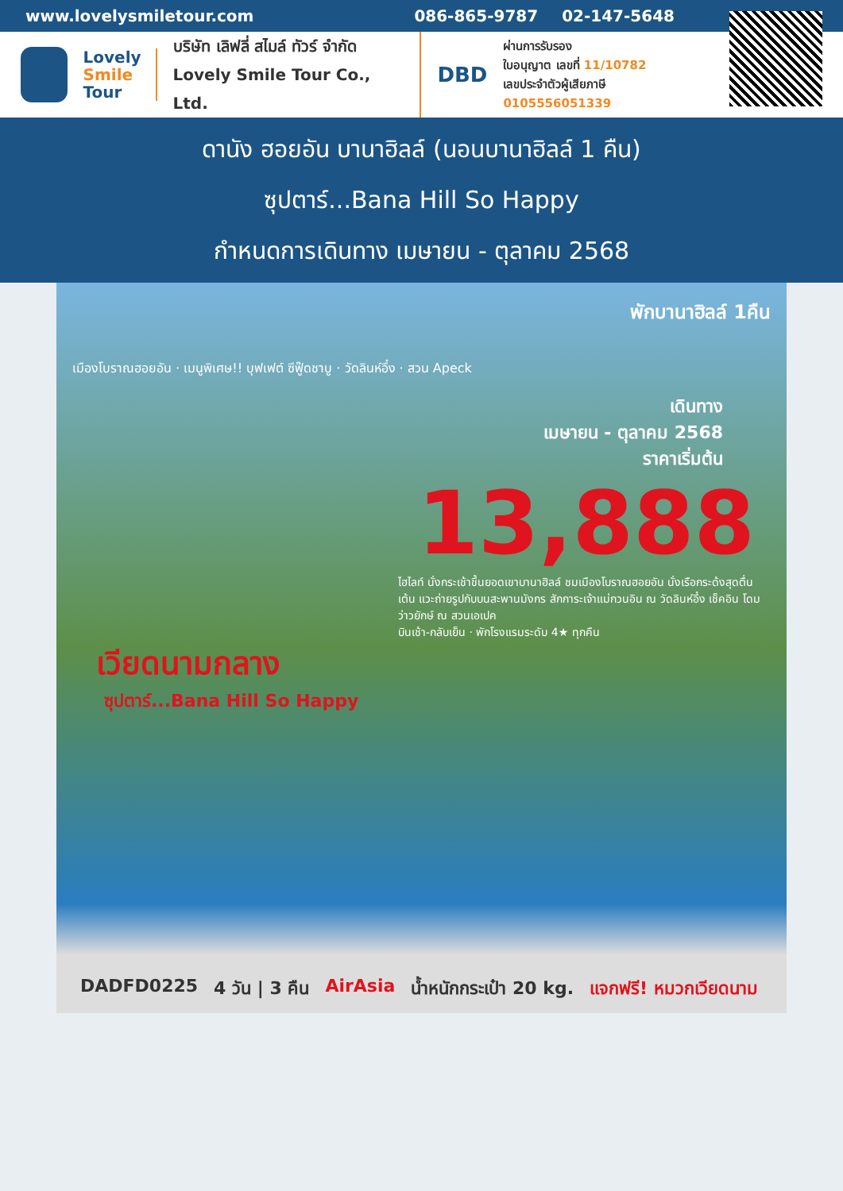www.lovelysmiletour.com 086-865-9787 02-147-5648
Lovely
Smile
Tour
บริษัท เลิฟลี่ สไมล์ ทัวร์ จำกัด
Lovely Smile Tour Co., Ltd.
DBD
ผ่านการรับรอง
ใบอนุญาต เลขที่ 11/10782
เลขประจำตัวผู้เสียภาษี 0105556051339
ดานัง ฮอยอัน บานาฮิลล์ (นอนบานาฮิลล์ 1 คืน)
ซุปตาร์...Bana Hill So Happy
กำหนดการเดินทาง เมษายน - ตุลาคม 2568
พักบานาฮิลล์ 1คืน
เมืองโบราณฮอยอัน · เมนูพิเศษ!! บุฟเฟต์ ซีฟู๊ดชาบู · วัดลินห์อึ๋ง · สวน Apeck
เดินทาง
เมษายน - ตุลาคม 2568
ราคาเริ่มต้น
13,888
ไฮไลท์ นั่งกระเช้าขึ้นยอดเขาบานาฮิลล์ ชมเมืองโบราณฮอยอัน นั่งเรือกระด้งสุดตื่นเต้น แวะถ่ายรูปกับบนสะพานมังกร สักการะเจ้าแม่กวนอิน ณ วัดลินห์อึ๋ง เช็คอิน โดมว่าวยักษ์ ณ สวนเอเปค
บินเช้า-กลับเย็น · พักโรงแรมระดับ 4★ ทุกคืน
เวียดนามกลาง
ซุปตาร์...Bana Hill So Happy
DADFD0225 4 วัน | 3 คืน AirAsia น้ำหนักกระเป๋า 20 kg. แจกฟรี! หมวกเวียดนาม